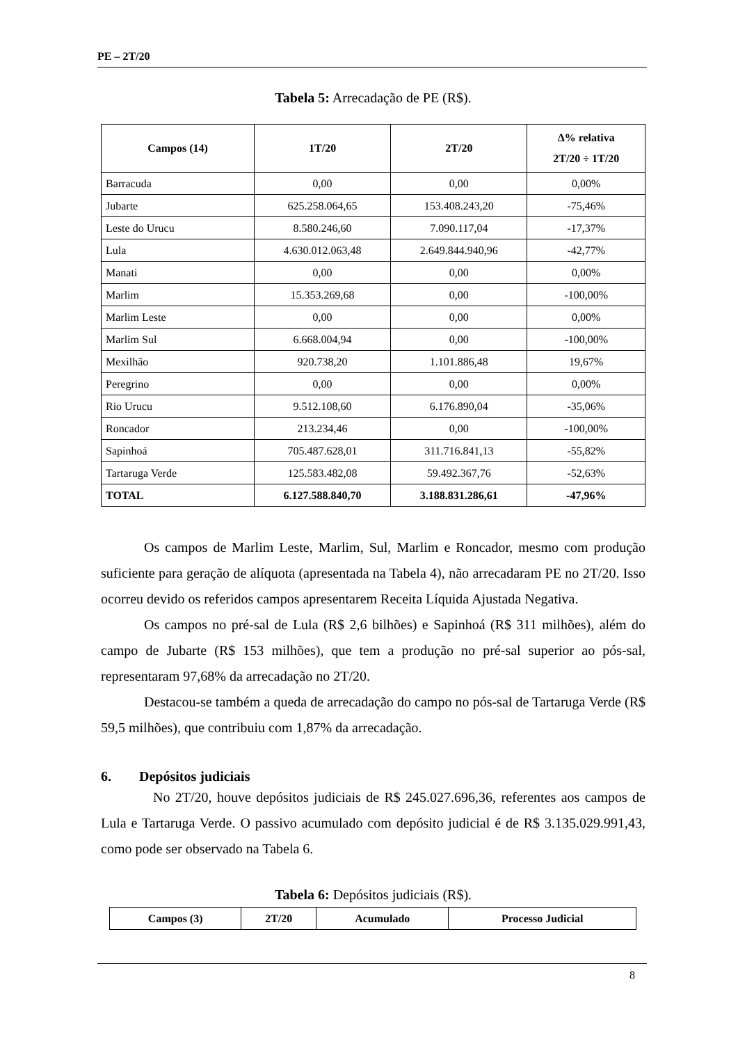PE – 2T/20
Tabela 5: Arrecadação de PE (R$).
| Campos (14) | 1T/20 | 2T/20 | Δ% relativa 2T/20 ÷ 1T/20 |
| --- | --- | --- | --- |
| Barracuda | 0,00 | 0,00 | 0,00% |
| Jubarte | 625.258.064,65 | 153.408.243,20 | -75,46% |
| Leste do Urucu | 8.580.246,60 | 7.090.117,04 | -17,37% |
| Lula | 4.630.012.063,48 | 2.649.844.940,96 | -42,77% |
| Manati | 0,00 | 0,00 | 0,00% |
| Marlim | 15.353.269,68 | 0,00 | -100,00% |
| Marlim Leste | 0,00 | 0,00 | 0,00% |
| Marlim Sul | 6.668.004,94 | 0,00 | -100,00% |
| Mexilhão | 920.738,20 | 1.101.886,48 | 19,67% |
| Peregrino | 0,00 | 0,00 | 0,00% |
| Rio Urucu | 9.512.108,60 | 6.176.890,04 | -35,06% |
| Roncador | 213.234,46 | 0,00 | -100,00% |
| Sapinhoá | 705.487.628,01 | 311.716.841,13 | -55,82% |
| Tartaruga Verde | 125.583.482,08 | 59.492.367,76 | -52,63% |
| TOTAL | 6.127.588.840,70 | 3.188.831.286,61 | -47,96% |
Os campos de Marlim Leste, Marlim, Sul, Marlim e Roncador, mesmo com produção suficiente para geração de alíquota (apresentada na Tabela 4), não arrecadaram PE no 2T/20. Isso ocorreu devido os referidos campos apresentarem Receita Líquida Ajustada Negativa.
Os campos no pré-sal de Lula (R$ 2,6 bilhões) e Sapinhoá (R$ 311 milhões), além do campo de Jubarte (R$ 153 milhões), que tem a produção no pré-sal superior ao pós-sal, representaram 97,68% da arrecadação no 2T/20.
Destacou-se também a queda de arrecadação do campo no pós-sal de Tartaruga Verde (R$ 59,5 milhões), que contribuiu com 1,87% da arrecadação.
6. Depósitos judiciais
No 2T/20, houve depósitos judiciais de R$ 245.027.696,36, referentes aos campos de Lula e Tartaruga Verde. O passivo acumulado com depósito judicial é de R$ 3.135.029.991,43, como pode ser observado na Tabela 6.
Tabela 6: Depósitos judiciais (R$).
| Campos (3) | 2T/20 | Acumulado | Processo Judicial |
| --- | --- | --- | --- |
8